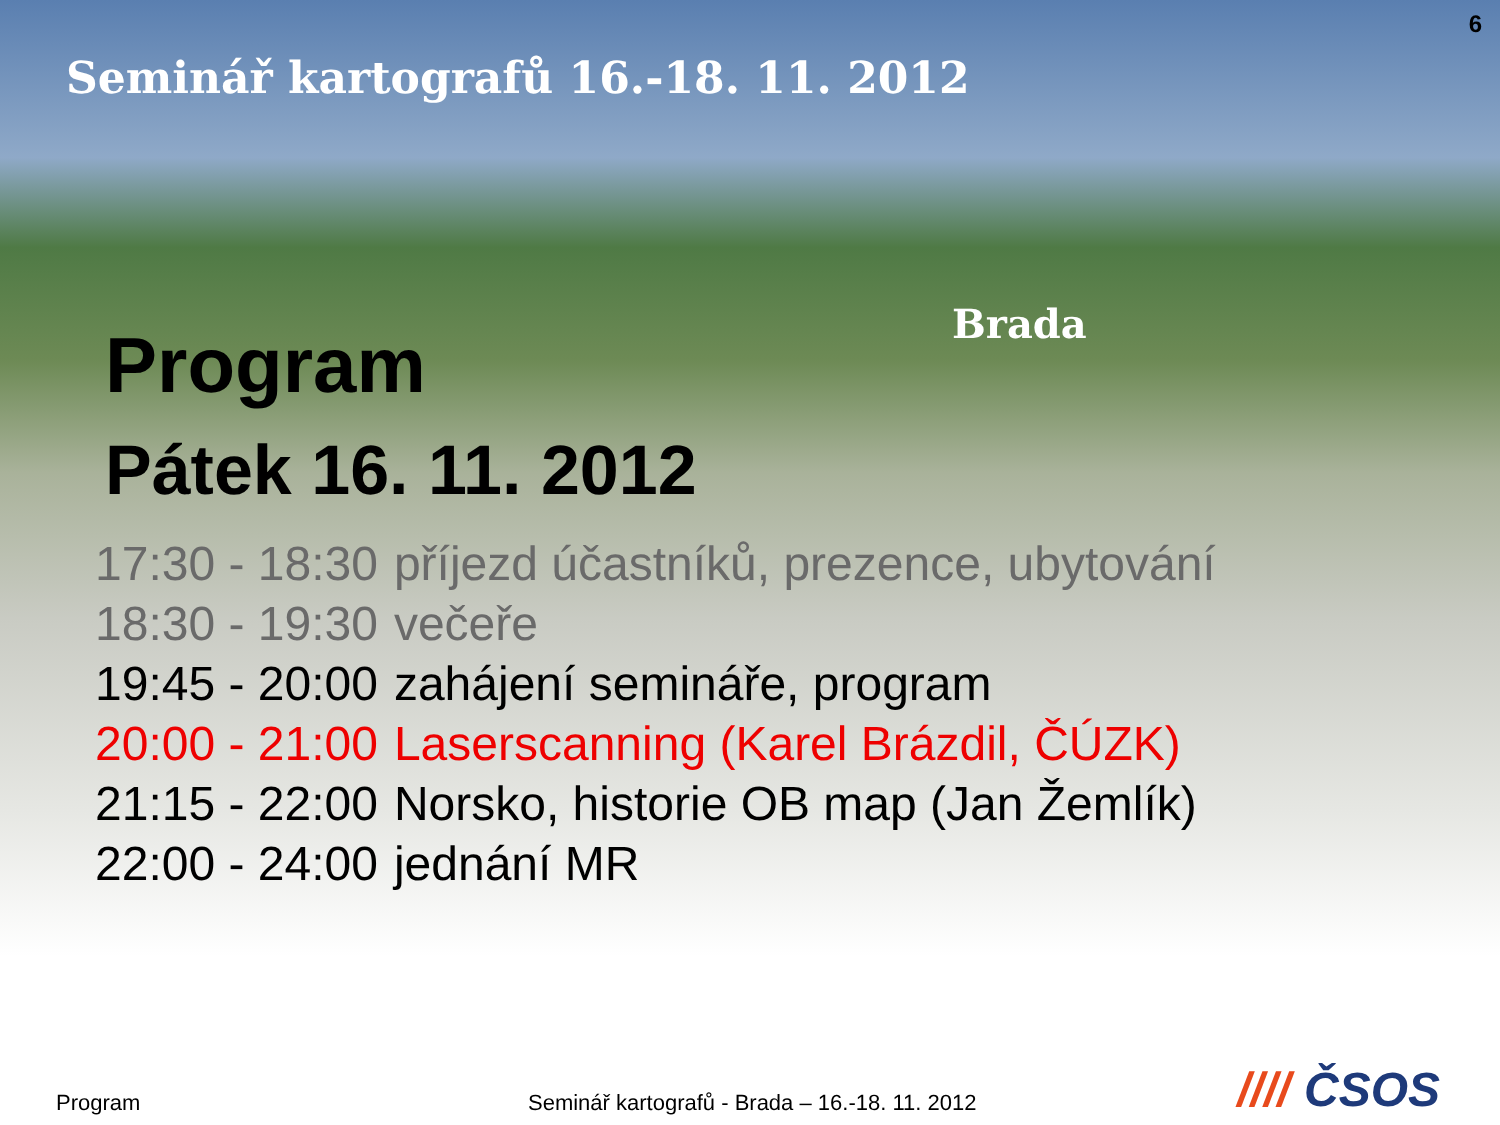6
Seminář kartografů 16.-18. 11. 2012
Brada
Program
Pátek 16. 11. 2012
| 17:30 - 18:30 | příjezd účastníků, prezence, ubytování |
| 18:30 - 19:30 | večeře |
| 19:45 - 20:00 | zahájení semináře, program |
| 20:00 - 21:00 | Laserscanning (Karel Brázdil, ČÚZK) |
| 21:15 - 22:00 | Norsko, historie OB map (Jan Žemlík) |
| 22:00 - 24:00 | jednání MR |
Program
Seminář kartografů - Brada – 16.-18. 11. 2012
//// ČSOS